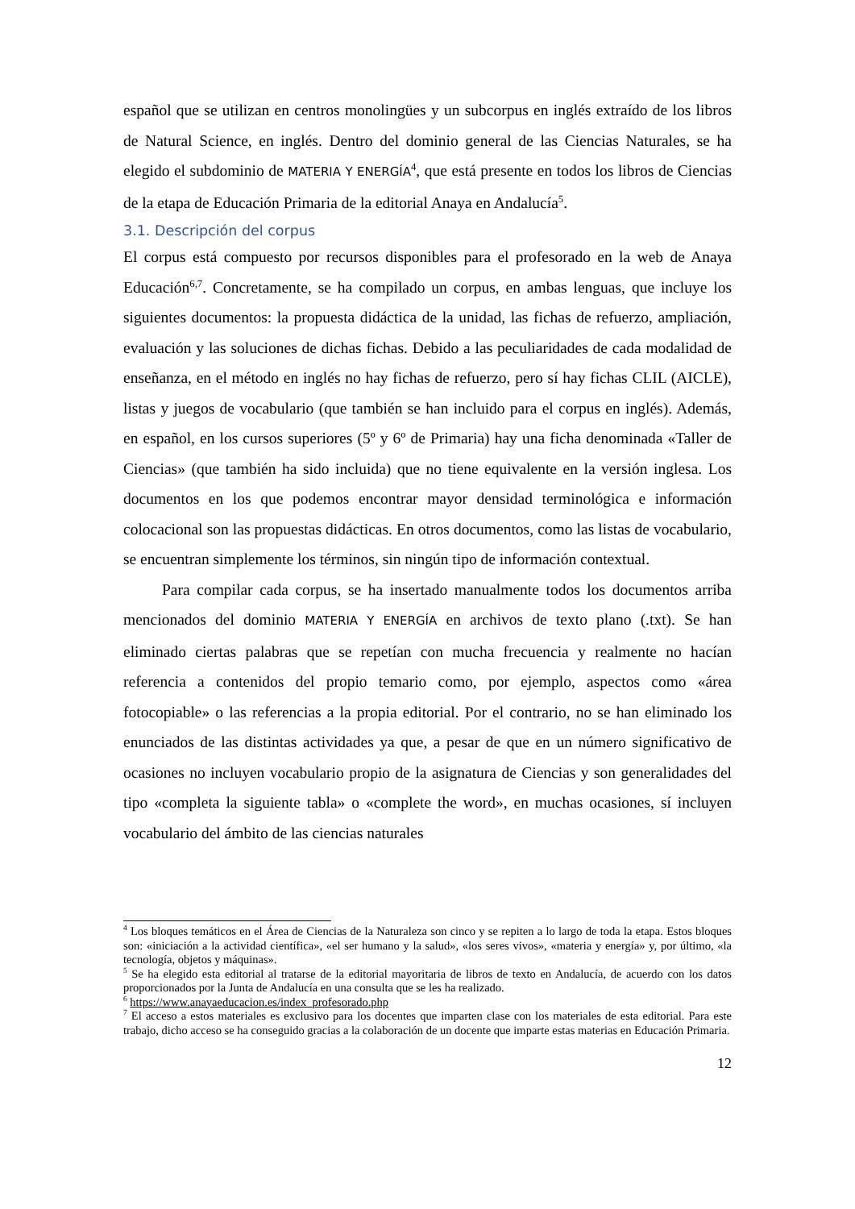español que se utilizan en centros monolingües y un subcorpus en inglés extraído de los libros de Natural Science, en inglés. Dentro del dominio general de las Ciencias Naturales, se ha elegido el subdominio de MATERIA Y ENERGÍA<sup>4</sup>, que está presente en todos los libros de Ciencias de la etapa de Educación Primaria de la editorial Anaya en Andalucía<sup>5</sup>.
3.1. Descripción del corpus
El corpus está compuesto por recursos disponibles para el profesorado en la web de Anaya Educación<sup>6,7</sup>. Concretamente, se ha compilado un corpus, en ambas lenguas, que incluye los siguientes documentos: la propuesta didáctica de la unidad, las fichas de refuerzo, ampliación, evaluación y las soluciones de dichas fichas. Debido a las peculiaridades de cada modalidad de enseñanza, en el método en inglés no hay fichas de refuerzo, pero sí hay fichas CLIL (AICLE), listas y juegos de vocabulario (que también se han incluido para el corpus en inglés). Además, en español, en los cursos superiores (5º y 6º de Primaria) hay una ficha denominada «Taller de Ciencias» (que también ha sido incluida) que no tiene equivalente en la versión inglesa. Los documentos en los que podemos encontrar mayor densidad terminológica e información colocacional son las propuestas didácticas. En otros documentos, como las listas de vocabulario, se encuentran simplemente los términos, sin ningún tipo de información contextual.
Para compilar cada corpus, se ha insertado manualmente todos los documentos arriba mencionados del dominio MATERIA Y ENERGÍA en archivos de texto plano (.txt). Se han eliminado ciertas palabras que se repetían con mucha frecuencia y realmente no hacían referencia a contenidos del propio temario como, por ejemplo, aspectos como «área fotocopiable» o las referencias a la propia editorial. Por el contrario, no se han eliminado los enunciados de las distintas actividades ya que, a pesar de que en un número significativo de ocasiones no incluyen vocabulario propio de la asignatura de Ciencias y son generalidades del tipo «completa la siguiente tabla» o «complete the word», en muchas ocasiones, sí incluyen vocabulario del ámbito de las ciencias naturales
<sup>4</sup> Los bloques temáticos en el Área de Ciencias de la Naturaleza son cinco y se repiten a lo largo de toda la etapa. Estos bloques son: «iniciación a la actividad científica», «el ser humano y la salud», «los seres vivos», «materia y energía» y, por último, «la tecnología, objetos y máquinas».
<sup>5</sup> Se ha elegido esta editorial al tratarse de la editorial mayoritaria de libros de texto en Andalucía, de acuerdo con los datos proporcionados por la Junta de Andalucía en una consulta que se les ha realizado.
<sup>6</sup> https://www.anayaeducacion.es/index_profesorado.php
<sup>7</sup> El acceso a estos materiales es exclusivo para los docentes que imparten clase con los materiales de esta editorial. Para este trabajo, dicho acceso se ha conseguido gracias a la colaboración de un docente que imparte estas materias en Educación Primaria.
12